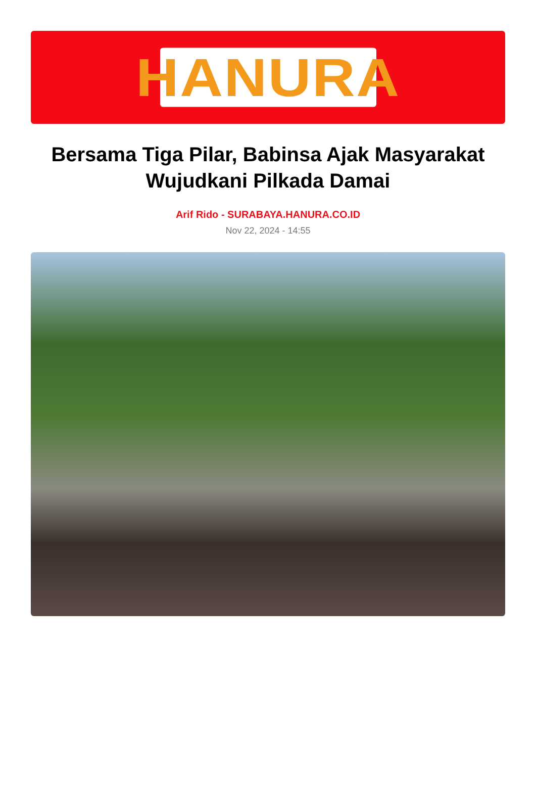HANURA
Bersama Tiga Pilar, Babinsa Ajak Masyarakat Wujudkani Pilkada Damai
Arif Rido - SURABAYA.HANURA.CO.ID
Nov 22, 2024 - 14:55